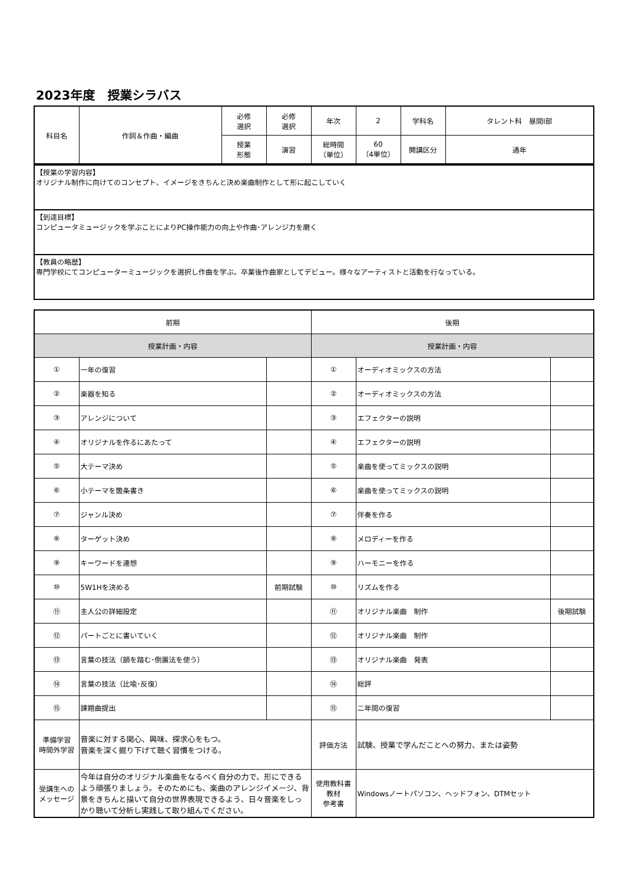2023年度　授業シラバス
| 科目名 | 作詞＆作曲・編曲 | 必修 選択 | 必修 選択 | 年次 | 2 | 学科名 | タレント科 昼間Ⅰ部 |
| | | 授業 形態 | 演習 | 総時間 （単位） | 60 （4単位） | 開講区分 | 通年 |
| 【授業の学習内容】 オリジナル制作に向けてのコンセプト、イメージをきちんと決め楽曲制作として形に起こしていく |
| 【到達目標】 コンピュータミュージックを学ぶことによりPC操作能力の向上や作曲･アレンジ力を磨く |
| 【教員の略歴】 専門学校にてコンピューターミュージックを選択し作曲を学ぶ。卒業後作曲家としてデビュー。様々なアーティストと活動を行なっている。 |
| 前期 | | | 後期 | | |
| --- | --- | --- | --- | --- | --- |
| 授業計画・内容 | | | 授業計画・内容 | | |
| ① | 一年の復習 | | ① | オーディオミックスの方法 | |
| ② | 楽器を知る | | ② | オーディオミックスの方法 | |
| ③ | アレンジについて | | ③ | エフェクターの説明 | |
| ④ | オリジナルを作るにあたって | | ④ | エフェクターの説明 | |
| ⑤ | 大テーマ決め | | ⑤ | 楽曲を使ってミックスの説明 | |
| ⑥ | 小テーマを箇条書き | | ⑥ | 楽曲を使ってミックスの説明 | |
| ⑦ | ジャンル決め | | ⑦ | 伴奏を作る | |
| ⑧ | ターゲット決め | | ⑧ | メロディーを作る | |
| ⑨ | キーワードを連想 | | ⑨ | ハーモニーを作る | |
| ⑩ | 5W1Hを決める | 前期試験 | ⑩ | リズムを作る | |
| ⑪ | 主人公の詳細設定 | | ⑪ | オリジナル楽曲 制作 | 後期試験 |
| ⑫ | パートごとに書いていく | | ⑫ | オリジナル楽曲 制作 | |
| ⑬ | 言葉の技法（韻を踏む･倒置法を使う） | | ⑬ | オリジナル楽曲 発表 | |
| ⑭ | 言葉の技法（比喩･反復） | | ⑭ | 総評 | |
| ⑮ | 課題曲提出 | | ⑮ | 二年間の復習 | |
| 準備学習 時間外学習 | 音楽に対する関心、興味、探求心をもつ。 音楽を深く掘り下げて聴く習慣をつける。 | | 評価方法 | 試験、授業で学んだことへの努力、または姿勢 | |
| 受講生への メッセージ | 今年は自分のオリジナル楽曲をなるべく自分の力で、形にできるよう頑張りましょう。そのためにも、楽曲のアレンジイメージ、背景をきちんと描いて自分の世界表現できるよう、日々音楽をしっかり聴いて分析し実践して取り組んでください。 | | 使用教科書 教材 参考書 | Windowsノートパソコン、ヘッドフォン、DTMセット | |